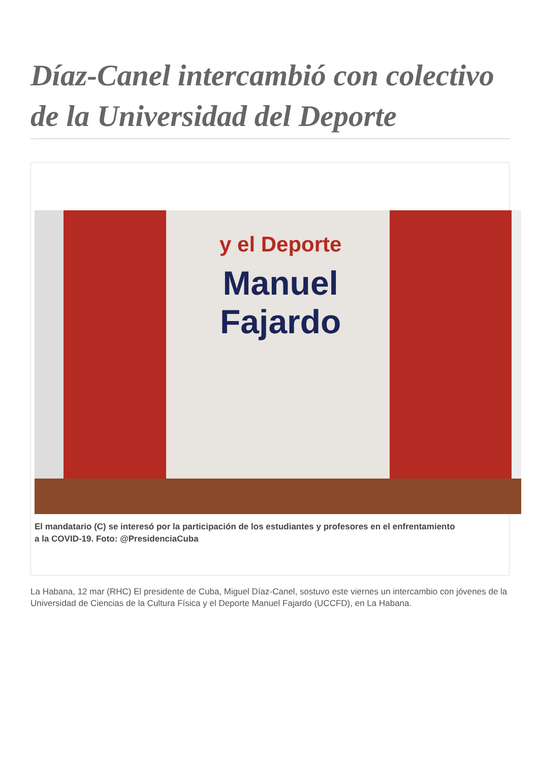Díaz-Canel intercambió con colectivo de la Universidad del Deporte
y el Deporte
Manuel
Fajardo
El mandatario (C) se interesó por la participación de los estudiantes y profesores en el enfrentamiento
a la COVID-19. Foto: @PresidenciaCuba
La Habana, 12 mar (RHC) El presidente de Cuba, Miguel Díaz-Canel, sostuvo este viernes un intercambio con jóvenes de la Universidad de Ciencias de la Cultura Física y el Deporte Manuel Fajardo (UCCFD), en La Habana.